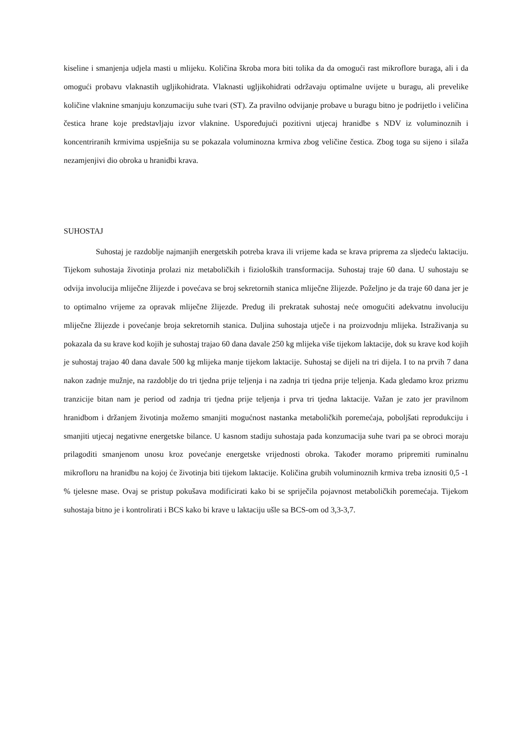kiseline i smanjenja udjela masti u mlijeku. Količina škroba mora biti tolika da da omogući rast mikroflore buraga, ali i da omogući probavu vlaknastih ugljikohidrata. Vlaknasti ugljikohidrati održavaju optimalne uvijete u buragu, ali prevelike količine vlaknine smanjuju konzumaciju suhe tvari (ST). Za pravilno odvijanje probave u buragu bitno je podrijetlo i veličina čestica hrane koje predstavljaju izvor vlaknine. Uspoređujući pozitivni utjecaj hranidbe s NDV iz voluminoznih i koncentriranih krmivima uspješnija su se pokazala voluminozna krmiva zbog veličine čestica. Zbog toga su sijeno i silaža nezamjenjivi dio obroka u hranidbi krava.
SUHOSTAJ
Suhostaj je razdoblje najmanjih energetskih potreba krava ili vrijeme kada se krava priprema za sljedeću laktaciju. Tijekom suhostaja životinja prolazi niz metaboličkih i fizioloških transformacija. Suhostaj traje 60 dana. U suhostaju se odvija involucija mliječne žlijezde i povećava se broj sekretornih stanica mliječne žlijezde. Poželjno je da traje 60 dana jer je to optimalno vrijeme za opravak mliječne žlijezde. Predug ili prekratak suhostaj neće omogućiti adekvatnu involuciju mliječne žlijezde i povećanje broja sekretornih stanica. Duljina suhostaja utječe i na proizvodnju mlijeka. Istraživanja su pokazala da su krave kod kojih je suhostaj trajao 60 dana davale 250 kg mlijeka više tijekom laktacije, dok su krave kod kojih je suhostaj trajao 40 dana davale 500 kg mlijeka manje tijekom laktacije. Suhostaj se dijeli na tri dijela. I to na prvih 7 dana nakon zadnje mužnje, na razdoblje do tri tjedna prije teljenja i na zadnja tri tjedna prije teljenja. Kada gledamo kroz prizmu tranzicije bitan nam je period od zadnja tri tjedna prije teljenja i prva tri tjedna laktacije. Važan je zato jer pravilnom hranidbom i držanjem životinja možemo smanjiti mogućnost nastanka metaboličkih poremećaja, poboljšati reprodukciju i smanjiti utjecaj negativne energetske bilance. U kasnom stadiju suhostaja pada konzumacija suhe tvari pa se obroci moraju prilagoditi smanjenom unosu kroz povećanje energetske vrijednosti obroka. Također moramo pripremiti ruminalnu mikrofloru na hranidbu na kojoj će životinja biti tijekom laktacije. Količina grubih voluminoznih krmiva treba iznositi 0,5 -1 % tjelesne mase. Ovaj se pristup pokušava modificirati kako bi se spriječila pojavnost metaboličkih poremećaja. Tijekom suhostaja bitno je i kontrolirati i BCS kako bi krave u laktaciju ušle sa BCS-om od 3,3-3,7.